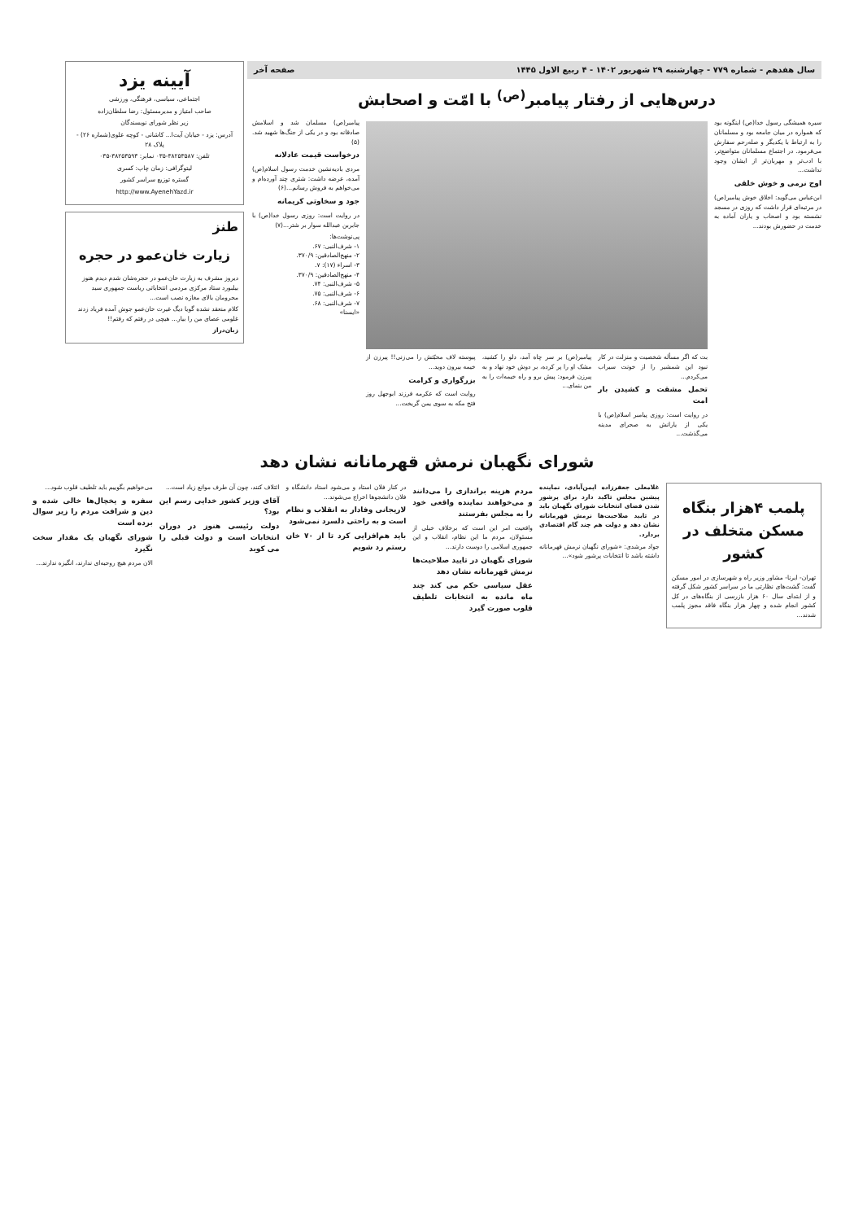سال هفدهم - شماره ۷۷۹ - چهارشنبه ۲۹ شهریور ۱۴۰۲ - ۴ ربیع الاول ۱۴۴۵ صفحه آخر
درس‌هایی از رفتار پیامبر<sup>(ص)</sup> با امّت و اصحابش
سیره همیشگی رسول خدا(ص) اینگونه بود که همواره در میان جامعه بود و مسلمانان را به ارتباط با یکدیگر و صله‌رحم سفارش می‌فرمود. در اجتماع مسلمانان متواضع‌تر، با ادب‌تر و مهربان‌تر از ایشان وجود نداشت...
اوج نرمی و خوش خلقی
ابن‌عباس می‌گوید: اخلاق خوش پیامبر(ص) در مرتبه‌ای قرار داشت که روزی در مسجد نشسته بود و اصحاب و یاران آماده به خدمت در حضورش بودند...
بت که اگر مسأله شخصیت و منزلت در کار نبود این شمشیر را از خونت سیراب می‌کردم...
تحمل مشقت و کشیدن بار امت
در روایت است: روزی پیامبر اسلام(ص) با یکی از یارانش به صحرای مدینه می‌گذشت...
پیامبر(ص) بر سر چاه آمد، دلو را کشید، مشک او را پر کرده، بر دوش خود نهاد و به پیرزن فرمود: پیش برو و راه خیمه‌ات را به من بنمای...
پیوسته لاف محبّتش را می‌زنی!! پیرزن از خیمه بیرون دوید...
بزرگواری و کرامت
روایت است که عکرمه فرزند ابوجهل روز فتح مکه به سوی یمن گریخت...
پیامبر(ص) مسلمان شد و اسلامش صادقانه بود و در یکی از جنگ‌ها شهید شد.(۵)
درخواست قیمت عادلانه
مردی بادیه‌نشین خدمت رسول اسلام(ص) آمده، عرضه داشت: شتری چند آورده‌ام و می‌خواهم به فروش رسانم...(۶)
جود و سخاوتی کریمانه
در روایت است: روزی رسول خدا(ص) با جابربن عبدالله سوار بر شتر...(۷)
پی‌نوشت‌ها:
۱- شرف‌النبی: ۶۷.
۲- منهج‌الصادقین: ۳۷۰/۹.
۳- اسراء (۱۷): ۷.
۴- منهج‌الصادقین: ۳۷۰/۹.
۵- شرف‌النبی: ۷۴.
۶- شرف‌النبی: ۷۵.
۷- شرف‌النبی: ۶۸.
«ایسنا»
آیینه یزد
اجتماعی، سیاسی، فرهنگی، ورزشی
صاحب امتیاز و مدیرمسئول: رضا سلطان‌زاده
زیر نظر شورای نویسندگان
آدرس: یزد - خیابان آیت‌ا... کاشانی - کوچه علوی(شماره ۲۶) - پلاک ۲۸
تلفن: ۳۸۲۵۳۵۸۷-۰۳۵ نمابر: ۳۸۲۵۳۵۹۳-۰۳۵
لیتوگرافی: زمان چاپ: کسری
گستره توزیع سراسر کشور
http://www.AyenehYazd.ir
طنز
زیارت خان‌عمو در حجره
دیروز مشرف به زیارت خان‌عمو در حجره‌شان شدم دیدم هنوز بیلبورد ستاد مرکزی مردمی انتخاباتی ریاست جمهوری سید محرومان بالای مغازه نصب است...
کلام منعقد نشده گویا دیگ غیرت خان‌عمو جوش آمده فریاد زدند غلومی عصای من را بیار... هیچی در رفتم که رفتم!!
زبان‌دراز
شورای نگهبان نرمش قهرمانانه نشان دهد
پلمب ۴هزار بنگاه مسکن متخلف در کشور
تهران- ایرنا- مشاور وزیر راه و شهرسازی در امور مسکن گفت: گشت‌های نظارتی ما در سراسر کشور شکل گرفته و از ابتدای سال ۶۰ هزار بازرسی از بنگاه‌های در کل کشور انجام شده و چهار هزار بنگاه فاقد مجوز پلمب شدند...
غلامعلی جعفرزاده ایمن‌آبادی، نماینده پیشین مجلس تاکید دارد برای پرشور شدن فضای انتخابات شورای نگهبان باید در تایید صلاحیت‌ها نرمش قهرمانانه نشان دهد و دولت هم چند گام اقتصادی بردارد.
جواد مرشدی: «شورای نگهبان نرمش قهرمانانه داشته باشد تا انتخابات پرشور شود»...
مردم هزینه براندازی را می‌دانند و می‌خواهند نماینده واقعی خود را به مجلس بفرستند
واقعیت امر این است که برخلاف خیلی از مسئولان، مردم ما این نظام، انقلاب و این جمهوری اسلامی را دوست دارند...
شورای نگهبان در تایید صلاحیت‌ها نرمش قهرمانانه نشان دهد
عقل سیاسی حکم می کند چند ماه مانده به انتخابات تلطیف قلوب صورت گیرد
در کنار فلان استاد و می‌شود استاد دانشگاه و فلان دانشجوها اخراج می‌شوند...
لاریجانی وفادار به انقلاب و نظام است و به راحتی دلسرد نمی‌شود
باید هم‌افزایی کرد تا از ۷۰ خان رستم رد شویم
ائتلاف کنند، چون آن طرف موانع زیاد است...
آقای وزیر کشور خدایی رسم این بود؟
دولت رئیسی هنوز در دوران انتخابات است و دولت قبلی را می کوبد
می‌خواهیم بگوییم باید تلطیف قلوب شود...
سفره و یخچال‌ها خالی شده و دین و شرافت مردم را زیر سوال برده است
شورای نگهبان یک مقدار سخت نگیرد
الان مردم هیچ روحیه‌ای ندارند، انگیزه ندارند...